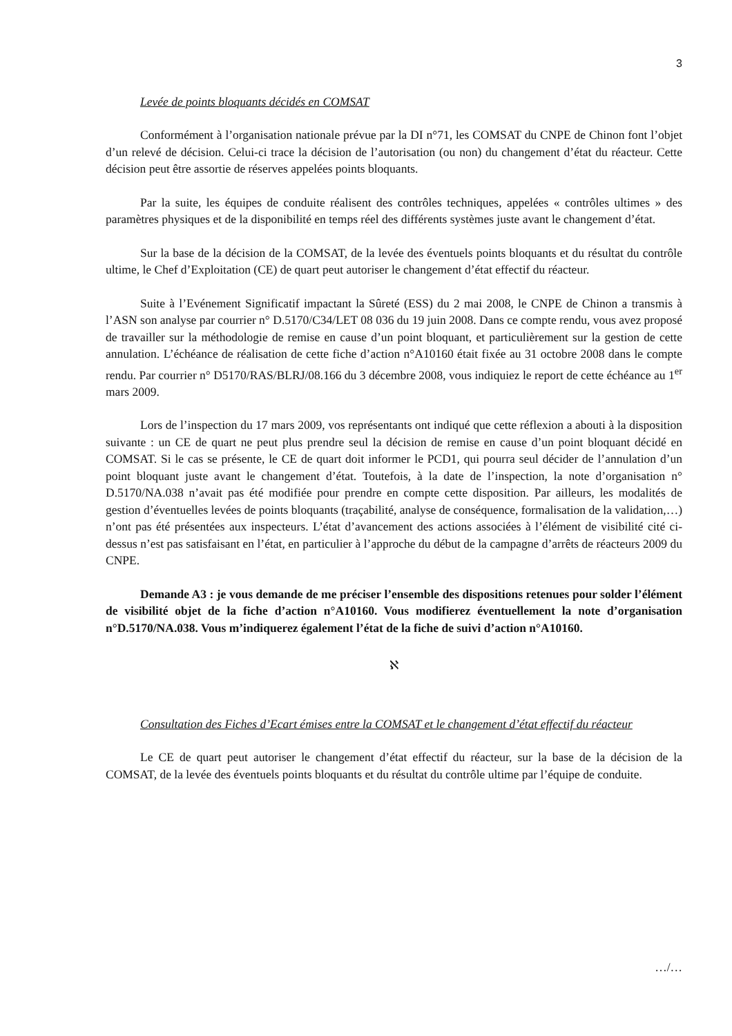3
Levée de points bloquants décidés en COMSAT
Conformément à l’organisation nationale prévue par la DI n°71, les COMSAT du CNPE de Chinon font l’objet d’un relevé de décision. Celui-ci trace la décision de l’autorisation (ou non) du changement d’état du réacteur. Cette décision peut être assortie de réserves appelées points bloquants.
Par la suite, les équipes de conduite réalisent des contrôles techniques, appelées « contrôles ultimes » des paramètres physiques et de la disponibilité en temps réel des différents systèmes juste avant le changement d’état.
Sur la base de la décision de la COMSAT, de la levée des éventuels points bloquants et du résultat du contrôle ultime, le Chef d’Exploitation (CE) de quart peut autoriser le changement d’état effectif du réacteur.
Suite à l’Evénement Significatif impactant la Sûreté (ESS) du 2 mai 2008, le CNPE de Chinon a transmis à l’ASN son analyse par courrier n° D.5170/C34/LET 08 036 du 19 juin 2008. Dans ce compte rendu, vous avez proposé de travailler sur la méthodologie de remise en cause d’un point bloquant, et particulièrement sur la gestion de cette annulation. L’échéance de réalisation de cette fiche d’action n°A10160 était fixée au 31 octobre 2008 dans le compte rendu. Par courrier n° D5170/RAS/BLRJ/08.166 du 3 décembre 2008, vous indiquiez le report de cette échéance au 1<sup>er</sup> mars 2009.
Lors de l’inspection du 17 mars 2009, vos représentants ont indiqué que cette réflexion a abouti à la disposition suivante : un CE de quart ne peut plus prendre seul la décision de remise en cause d’un point bloquant décidé en COMSAT. Si le cas se présente, le CE de quart doit informer le PCD1, qui pourra seul décider de l’annulation d’un point bloquant juste avant le changement d’état. Toutefois, à la date de l’inspection, la note d’organisation n° D.5170/NA.038 n’avait pas été modifiée pour prendre en compte cette disposition. Par ailleurs, les modalités de gestion d’éventuelles levées de points bloquants (traçabilité, analyse de conséquence, formalisation de la validation,…) n’ont pas été présentées aux inspecteurs. L’état d’avancement des actions associées à l’élément de visibilité cité ci-dessus n’est pas satisfaisant en l’état, en particulier à l’approche du début de la campagne d’arrêts de réacteurs 2009 du CNPE.
Demande A3 : je vous demande de me préciser l’ensemble des dispositions retenues pour solder l’élément de visibilité objet de la fiche d’action n°A10160. Vous modifierez éventuellement la note d’organisation n°D.5170/NA.038. Vous m’indiquerez également l’état de la fiche de suivi d’action n°A10160.
ℵ
Consultation des Fiches d’Ecart émises entre la COMSAT et le changement d’état effectif du réacteur
Le CE de quart peut autoriser le changement d’état effectif du réacteur, sur la base de la décision de la COMSAT, de la levée des éventuels points bloquants et du résultat du contrôle ultime par l’équipe de conduite.
…/…